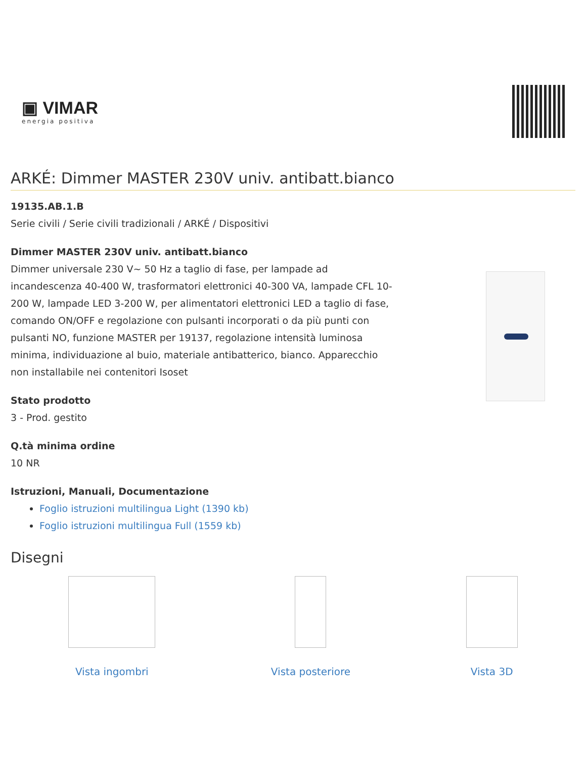▣ VIMAR
energia positiva
ARKÉ: Dimmer MASTER 230V univ. antibatt.bianco
19135.AB.1.B
Serie civili / Serie civili tradizionali / ARKÉ / Dispositivi
Dimmer MASTER 230V univ. antibatt.bianco
Dimmer universale 230 V~ 50 Hz a taglio di fase, per lampade ad incandescenza 40-400 W, trasformatori elettronici 40-300 VA, lampade CFL 10-200 W, lampade LED 3-200 W, per alimentatori elettronici LED a taglio di fase, comando ON/OFF e regolazione con pulsanti incorporati o da più punti con pulsanti NO, funzione MASTER per 19137, regolazione intensità luminosa minima, individuazione al buio, materiale antibatterico, bianco. Apparecchio non installabile nei contenitori Isoset
Stato prodotto
3 - Prod. gestito
Q.tà minima ordine
10 NR
Istruzioni, Manuali, Documentazione
Foglio istruzioni multilingua Light (1390 kb)
Foglio istruzioni multilingua Full (1559 kb)
Disegni
Vista ingombri Vista posteriore Vista 3D